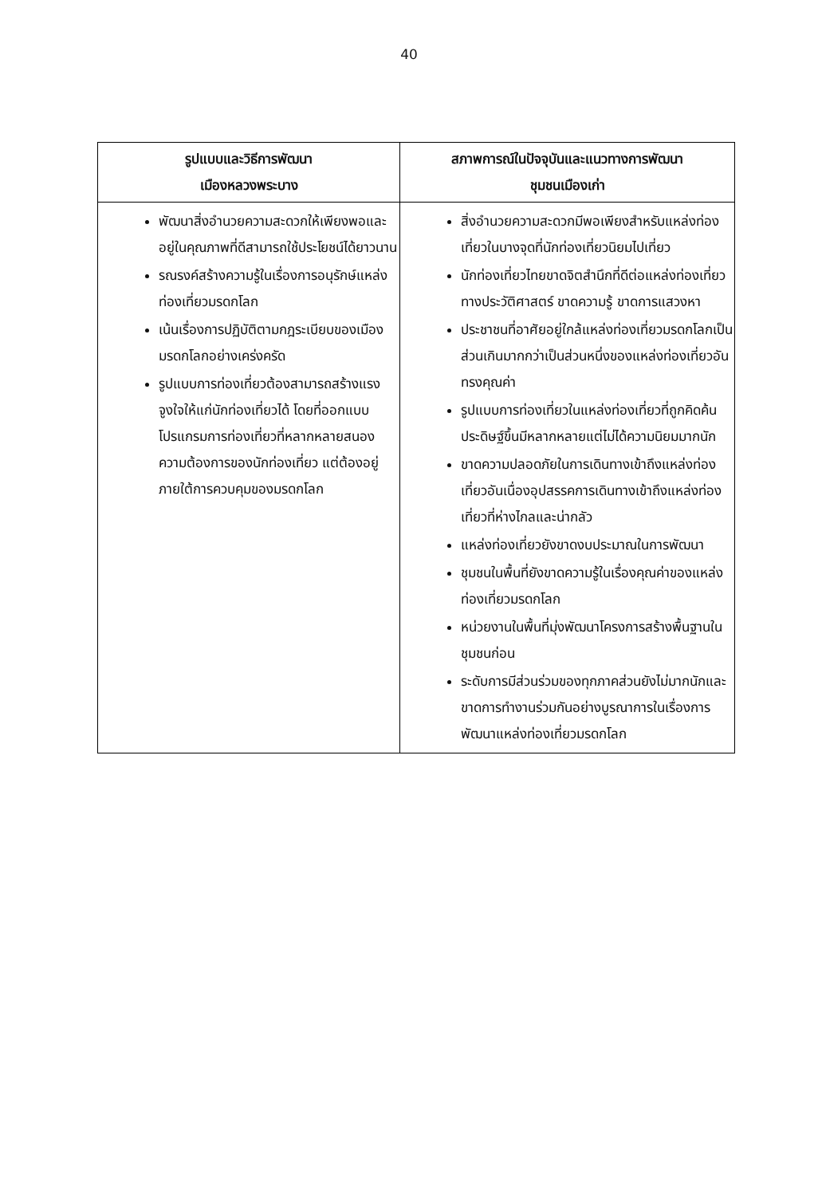40
| รูปแบบและวิธีการพัฒนา เมืองหลวงพระบาง | สภาพการณ์ในปัจจุบันและแนวทางการพัฒนา ชุมชนเมืองเก่า |
| --- | --- |
| พัฒนาสิ่งอำนวยความสะดวกให้เพียงพอและอยู่ในคุณภาพที่ดีสามารถใช้ประโยชน์ได้ยาวนาน รณรงค์สร้างความรู้ในเรื่องการอนุรักษ์แหล่งท่องเที่ยวมรดกโลก เน้นเรื่องการปฏิบัติตามกฎระเบียบของเมืองมรดกโลกอย่างเคร่งครัด รูปแบบการท่องเที่ยวต้องสามารถสร้างแรงจูงใจให้แก่นักท่องเที่ยวได้ โดยที่ออกแบบโปรแกรมการท่องเที่ยวที่หลากหลายสนองความต้องการของนักท่องเที่ยว แต่ต้องอยู่ภายใต้การควบคุมของมรดกโลก | สิ่งอำนวยความสะดวกมีพอเพียงสำหรับแหล่งท่องเที่ยวในบางจุดที่นักท่องเที่ยวนิยมไปเที่ยว นักท่องเที่ยวไทยขาดจิตสำนึกที่ดีต่อแหล่งท่องเที่ยวทางประวัติศาสตร์ ขาดความรู้ ขาดการแสวงหา ประชาชนที่อาศัยอยู่ใกล้แหล่งท่องเที่ยวมรดกโลกเป็นส่วนเกินมากกว่าเป็นส่วนหนึ่งของแหล่งท่องเที่ยวอันทรงคุณค่า รูปแบบการท่องเที่ยวในแหล่งท่องเที่ยวที่ถูกคิดค้นประดิษฐ์ขึ้นมีหลากหลายแต่ไม่ได้ความนิยมมากนัก ขาดความปลอดภัยในการเดินทางเข้าถึงแหล่งท่องเที่ยวอันเนื่องอุปสรรคการเดินทางเข้าถึงแหล่งท่องเที่ยวที่ห่างไกลและน่ากลัว แหล่งท่องเที่ยวยังขาดงบประมาณในการพัฒนา ชุมชนในพื้นที่ยังขาดความรู้ในเรื่องคุณค่าของแหล่งท่องเที่ยวมรดกโลก หน่วยงานในพื้นที่มุ่งพัฒนาโครงการสร้างพื้นฐานในชุมชนก่อน ระดับการมีส่วนร่วมของทุกภาคส่วนยังไม่มากนักและขาดการทำงานร่วมกันอย่างบูรณาการในเรื่องการพัฒนาแหล่งท่องเที่ยวมรดกโลก |